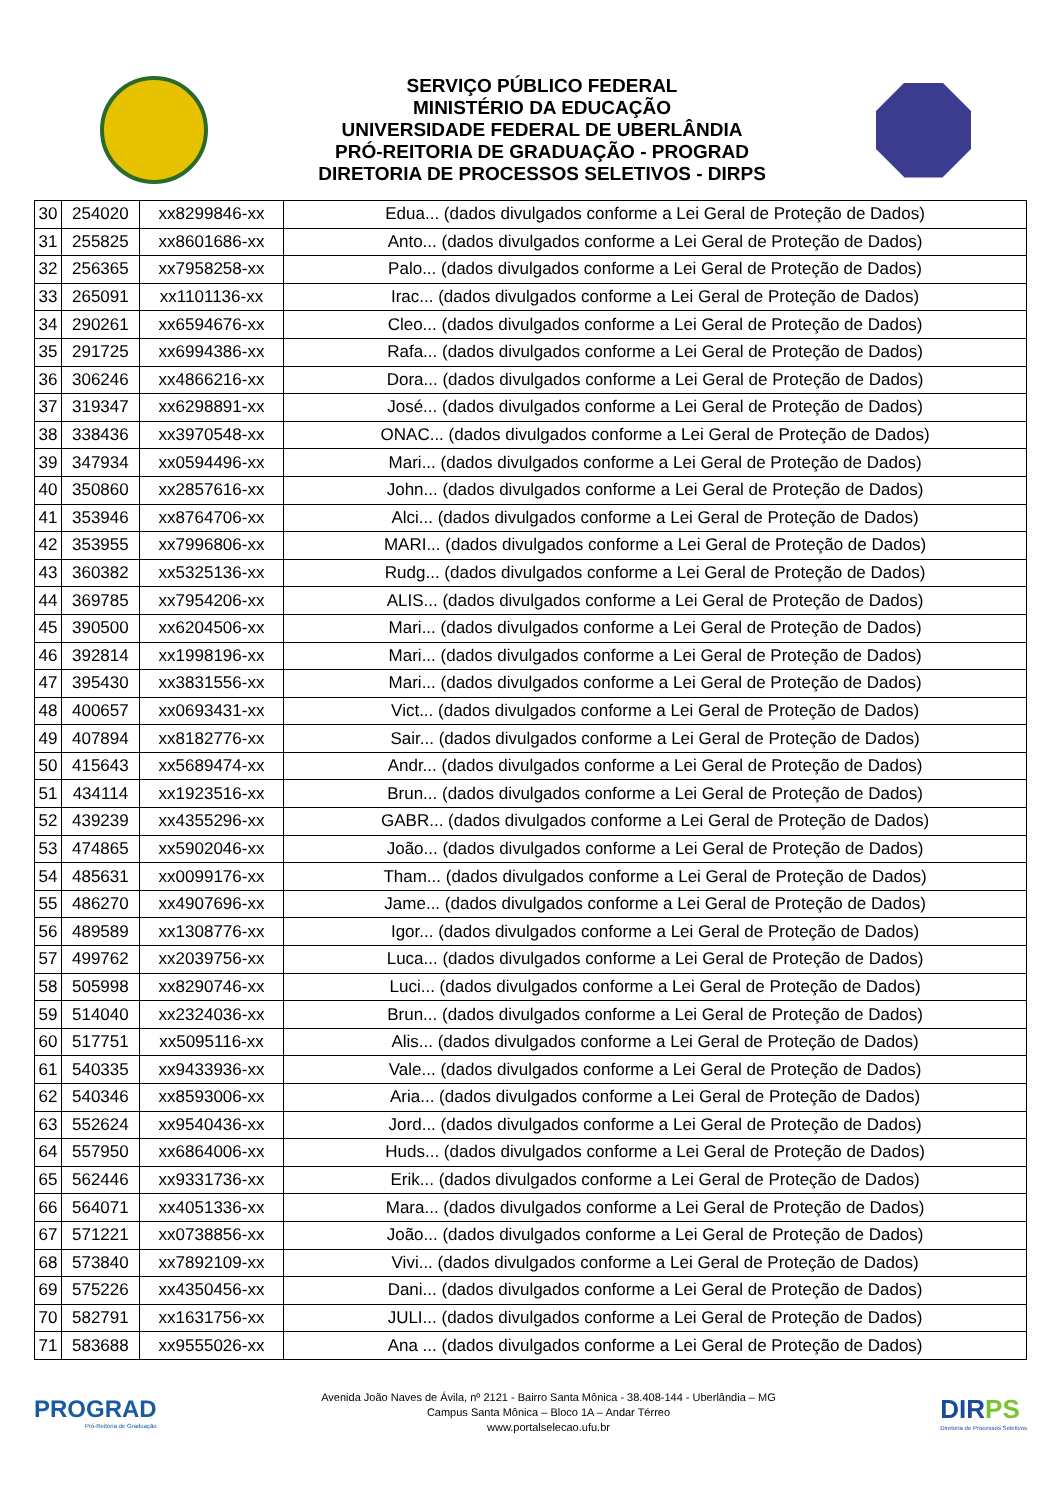SERVIÇO PÚBLICO FEDERAL
MINISTÉRIO DA EDUCAÇÃO
UNIVERSIDADE FEDERAL DE UBERLÂNDIA
PRÓ-REITORIA DE GRADUAÇÃO - PROGRAD
DIRETORIA DE PROCESSOS SELETIVOS - DIRPS
| 30 | 254020 | xx8299846-xx | Edua... (dados divulgados conforme a Lei Geral de Proteção de Dados) |
| 31 | 255825 | xx8601686-xx | Anto... (dados divulgados conforme a Lei Geral de Proteção de Dados) |
| 32 | 256365 | xx7958258-xx | Palo... (dados divulgados conforme a Lei Geral de Proteção de Dados) |
| 33 | 265091 | xx1101136-xx | Irac... (dados divulgados conforme a Lei Geral de Proteção de Dados) |
| 34 | 290261 | xx6594676-xx | Cleo... (dados divulgados conforme a Lei Geral de Proteção de Dados) |
| 35 | 291725 | xx6994386-xx | Rafa... (dados divulgados conforme a Lei Geral de Proteção de Dados) |
| 36 | 306246 | xx4866216-xx | Dora... (dados divulgados conforme a Lei Geral de Proteção de Dados) |
| 37 | 319347 | xx6298891-xx | José... (dados divulgados conforme a Lei Geral de Proteção de Dados) |
| 38 | 338436 | xx3970548-xx | ONAC... (dados divulgados conforme a Lei Geral de Proteção de Dados) |
| 39 | 347934 | xx0594496-xx | Mari... (dados divulgados conforme a Lei Geral de Proteção de Dados) |
| 40 | 350860 | xx2857616-xx | John... (dados divulgados conforme a Lei Geral de Proteção de Dados) |
| 41 | 353946 | xx8764706-xx | Alci... (dados divulgados conforme a Lei Geral de Proteção de Dados) |
| 42 | 353955 | xx7996806-xx | MARI... (dados divulgados conforme a Lei Geral de Proteção de Dados) |
| 43 | 360382 | xx5325136-xx | Rudg... (dados divulgados conforme a Lei Geral de Proteção de Dados) |
| 44 | 369785 | xx7954206-xx | ALIS... (dados divulgados conforme a Lei Geral de Proteção de Dados) |
| 45 | 390500 | xx6204506-xx | Mari... (dados divulgados conforme a Lei Geral de Proteção de Dados) |
| 46 | 392814 | xx1998196-xx | Mari... (dados divulgados conforme a Lei Geral de Proteção de Dados) |
| 47 | 395430 | xx3831556-xx | Mari... (dados divulgados conforme a Lei Geral de Proteção de Dados) |
| 48 | 400657 | xx0693431-xx | Vict... (dados divulgados conforme a Lei Geral de Proteção de Dados) |
| 49 | 407894 | xx8182776-xx | Sair... (dados divulgados conforme a Lei Geral de Proteção de Dados) |
| 50 | 415643 | xx5689474-xx | Andr... (dados divulgados conforme a Lei Geral de Proteção de Dados) |
| 51 | 434114 | xx1923516-xx | Brun... (dados divulgados conforme a Lei Geral de Proteção de Dados) |
| 52 | 439239 | xx4355296-xx | GABR... (dados divulgados conforme a Lei Geral de Proteção de Dados) |
| 53 | 474865 | xx5902046-xx | João... (dados divulgados conforme a Lei Geral de Proteção de Dados) |
| 54 | 485631 | xx0099176-xx | Tham... (dados divulgados conforme a Lei Geral de Proteção de Dados) |
| 55 | 486270 | xx4907696-xx | Jame... (dados divulgados conforme a Lei Geral de Proteção de Dados) |
| 56 | 489589 | xx1308776-xx | Igor... (dados divulgados conforme a Lei Geral de Proteção de Dados) |
| 57 | 499762 | xx2039756-xx | Luca... (dados divulgados conforme a Lei Geral de Proteção de Dados) |
| 58 | 505998 | xx8290746-xx | Luci... (dados divulgados conforme a Lei Geral de Proteção de Dados) |
| 59 | 514040 | xx2324036-xx | Brun... (dados divulgados conforme a Lei Geral de Proteção de Dados) |
| 60 | 517751 | xx5095116-xx | Alis... (dados divulgados conforme a Lei Geral de Proteção de Dados) |
| 61 | 540335 | xx9433936-xx | Vale... (dados divulgados conforme a Lei Geral de Proteção de Dados) |
| 62 | 540346 | xx8593006-xx | Aria... (dados divulgados conforme a Lei Geral de Proteção de Dados) |
| 63 | 552624 | xx9540436-xx | Jord... (dados divulgados conforme a Lei Geral de Proteção de Dados) |
| 64 | 557950 | xx6864006-xx | Huds... (dados divulgados conforme a Lei Geral de Proteção de Dados) |
| 65 | 562446 | xx9331736-xx | Erik... (dados divulgados conforme a Lei Geral de Proteção de Dados) |
| 66 | 564071 | xx4051336-xx | Mara... (dados divulgados conforme a Lei Geral de Proteção de Dados) |
| 67 | 571221 | xx0738856-xx | João... (dados divulgados conforme a Lei Geral de Proteção de Dados) |
| 68 | 573840 | xx7892109-xx | Vivi... (dados divulgados conforme a Lei Geral de Proteção de Dados) |
| 69 | 575226 | xx4350456-xx | Dani... (dados divulgados conforme a Lei Geral de Proteção de Dados) |
| 70 | 582791 | xx1631756-xx | JULI... (dados divulgados conforme a Lei Geral de Proteção de Dados) |
| 71 | 583688 | xx9555026-xx | Ana ... (dados divulgados conforme a Lei Geral de Proteção de Dados) |
PROGRAD
Pró-Reitoria de Graduação
Avenida João Naves de Ávila, nº 2121 - Bairro Santa Mônica - 38.408-144 - Uberlândia – MG
Campus Santa Mônica – Bloco 1A – Andar Térreo
www.portalselecao.ufu.br
DIRPS
Diretoria de Processos Seletivos